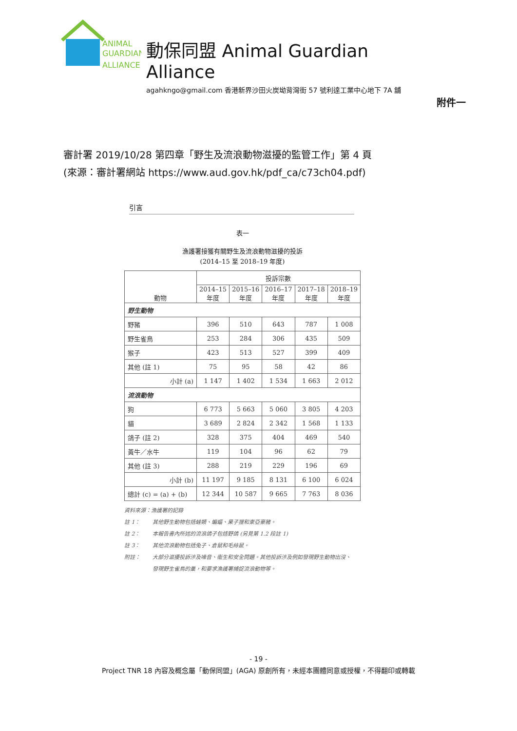ANIMAL
GUARDIAN
ALLIANCE
動保同盟 Animal Guardian Alliance
agahkngo@gmail.com 香港新界沙田火炭坳背灣街 57 號利達工業中心地下 7A 舖
附件一
審計署 2019/10/28 第四章「野生及流浪動物滋擾的監管工作」第 4 頁
(來源：審計署網站 https://www.aud.gov.hk/pdf_ca/c73ch04.pdf)
引言
表一
漁護署接獲有關野生及流浪動物滋擾的投訴
(2014–15 至 2018–19 年度)
| 動物 | 投訴宗數 | | | | |
| --- | --- | --- | --- | --- | --- |
| | 2014–15 年度 | 2015–16 年度 | 2016–17 年度 | 2017–18 年度 | 2018–19 年度 |
| 野生動物 | | | | | |
| 野豬 | 396 | 510 | 643 | 787 | 1 008 |
| 野生雀鳥 | 253 | 284 | 306 | 435 | 509 |
| 猴子 | 423 | 513 | 527 | 399 | 409 |
| 其他 (註 1) | 75 | 95 | 58 | 42 | 86 |
| 小計 (a) | 1 147 | 1 402 | 1 534 | 1 663 | 2 012 |
| 流浪動物 | | | | | |
| 狗 | 6 773 | 5 663 | 5 060 | 3 805 | 4 203 |
| 貓 | 3 689 | 2 824 | 2 342 | 1 568 | 1 133 |
| 鴿子 (註 2) | 328 | 375 | 404 | 469 | 540 |
| 黃牛／水牛 | 119 | 104 | 96 | 62 | 79 |
| 其他 (註 3) | 288 | 219 | 229 | 196 | 69 |
| 小計 (b) | 11 197 | 9 185 | 8 131 | 6 100 | 6 024 |
| 總計 (c) = (a) + (b) | 12 344 | 10 587 | 9 665 | 7 763 | 8 036 |
資料來源：漁護署的記錄
註 1： 其他野生動物包括蛙類、蝙蝠、果子狸和東亞豪豬。
註 2： 本報告書內所述的流浪鴿子包括野鴿 (另見第 1.2 段註 1)
註 3： 其他流浪動物包括兔子、倉鼠和毛絲鼠。
附註： 大部分滋擾投訴涉及噪音、衞生和安全問題。其他投訴涉及例如發現野生動物出沒、
發現野生雀鳥的巢，和要求漁護署捕捉流浪動物等。
- 19 -
Project TNR 18 內容及概念屬「動保同盟」(AGA) 原創所有，未經本團體同意或授權，不得翻印或轉載